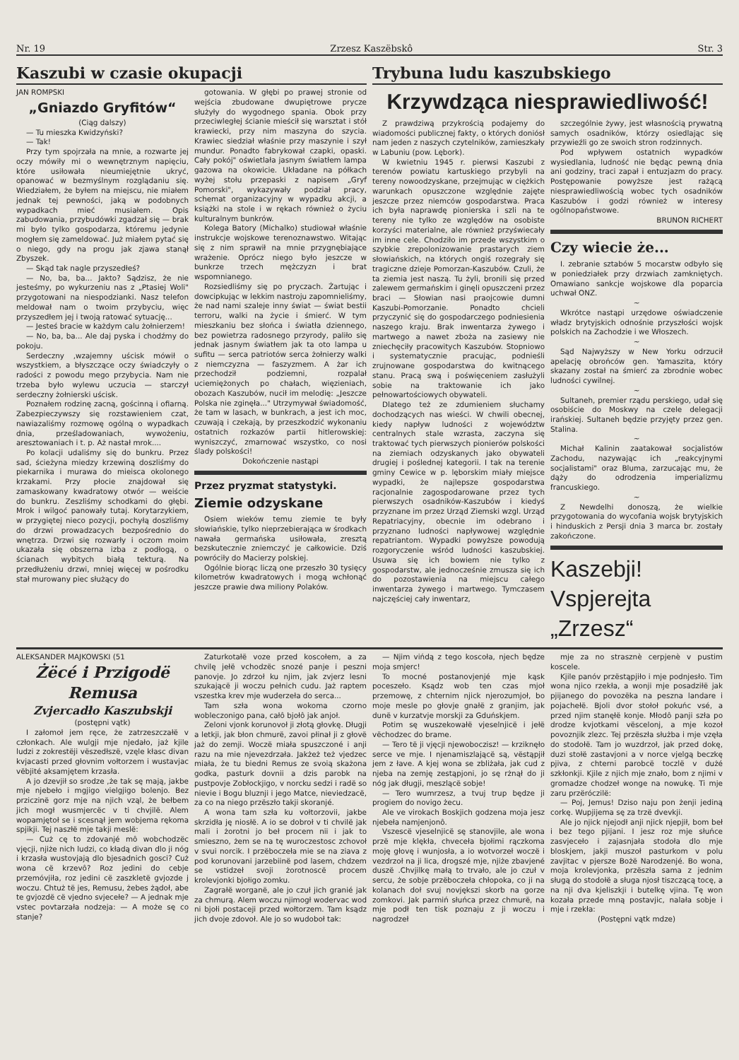Nr. 19 Zrzesz Kaszëbskô Str. 3
Kaszubi w czasie okupacji
JAN ROMPSKI
„Gniazdo Gryfitów“
(Ciąg dalszy)
— Tu mieszka Kwidzyński?
— Tak!
Przy tym spojrzała na mnie, a rozwarte jej oczy mówiły mi o wewnętrznym napięciu, które usiłowała nieumiejętnie ukryć, opanować w bezmyślnym rozglądaniu się. Wiedziałem, że byłem na miejscu, nie miałem jednak tej pewności, jaką w podobnych wypadkach mieć musiałem. Opis zabudowania, przybudówki zgadzał się — brak mi było tylko gospodarza, któremu jedynie mogłem się zameldować. Już miałem pytać się o niego, gdy na progu jak zjawa stanął Zbyszek.
— Skąd tak nagle przyszedłeś?
— No, ba, ba... Jakto? Sądzisz, że nie jesteśmy, po wykurzeniu nas z „Ptasiej Woli" przygotowani na niespodzianki. Nasz telefon meldował nam o twoim przybyciu, więc przyszedłem jej i twoją ratować sytuację...
— Jesteś bracie w każdym calu żołnierzem!
— No, ba, ba... Ale daj pyska i chodźmy do pokoju.
Serdeczny ,wzajemny uścisk mówił o wszystkiem, a błyszczące oczy świadczyły o radości z powodu mego przybycia. Nam nie trzeba było wylewu uczucia — starczył serdeczny żołnierski uścisk.
Poznałem rodzinę zacną, gościnną i ofiarną. Zabezpieczywszy się rozstawieniem czat, nawiazaliśmy rozmowę ogólną o wypadkach dnia, prześladowaniach, wywożeniu, aresztowaniach i t. p. Aż nastał mrok....
Po kolacji udaliśmy się do bunkru. Przez sad, ścieżyna miedzy krzewiną doszliśmy do piekarnika i murawa do mieisca okolonego krzakami. Przy płocie znajdował się zamaskowany kwadratowy otwór — weiście do bunkru. Zeszliśmy schodkami do głębi. Mrok i wilgoć panowały tutaj. Korytarzykiem, w przygiętej nieco pozycji, pochyłą doszliśmy do drzwi prowadzacych bezpośrednio do wnętrza. Drzwi się rozwarły i oczom moim ukazała się obszerna izba z podłogą, o ścianach wybitych białą tekturą. Na przedłużeniu drzwi, mniej więcej w pośrodku stał murowany piec służący do
gotowania. W głębi po prawej stronie od wejścia zbudowane dwupiętrowe prycze służyły do wygodnego spania. Obok przy przeciwległej ścianie mieścił się warsztat i stół krawiecki, przy nim maszyna do szycia. Krawiec siedział właśnie przy maszynie i szył mundur. Ponadto fabrykował czapki, opaski. Cały pokój" oświetlała jasnym światłem lampa gazowa na okowicie. Układane na półkach wyżej stołu przepaski z napisem „Gryf Pomorski", wykazywały podział pracy, schemat organizacyjny w wypadku akcji, a książki na stole i w rękach również o życiu kulturalnym bunkrów.
Kolega Batory (Michalko) studiował właśnie instrukcje wojskowe terenoznawstwo. Witając się z nim sprawił na mnie przygnębiające wrażenie. Oprócz niego było jeszcze w bunkrze trzech mężczyzn i brat wspomnianego.
Rozsiedliśmy się po pryczach. Żartując i dowcipkując w lekkim nastroju zapomnieliśmy, że nad nami szaleje inny świat — świat bestii terroru, walki na życie i śmierć. W tym mieszkaniu bez słońca i światła dziennego, bez powietrza radosnego przyrody, paliło się jednak jasnym światłem jak ta oto lampa u sufitu — serca patriotów serca żołnierzy walki z niemczyzna — faszyzmem. A żar ich przechodził podziemni, rozpalał uciemiężonych po chałach, więzieniach, obozach Kaszubów, nucił im melodię: „Jeszcze Polska nie zginęła..." Utrzymywał świadomość, że tam w lasach, w bunkrach, a jest ich moc, czuwają i czekają, by przeszkodzić wykonaniu ostatnich rozkazów partii hitlerowskiej: wyniszczyć, zmarnować wszystko, co nosi ślady polskości!
Dokończenie nastąpi
Przez pryzmat statystyki.
Ziemie odzyskane
Osiem wieków temu ziemie te były słowiańskie, tylko nieprzebierająca w środkach nawała germańska usiłowała, zresztą bezskutecznie zniemczyć je całkowicie. Dziś powróciły do Macierzy polskiej.
Ogólnie biorąc liczą one przeszło 30 tysięcy kilometrów kwadratowych i mogą wchłonąć jeszcze prawie dwa miliony Polaków.
Trybuna ludu kaszubskiego
Krzywdząca niesprawiedliwość!
Z prawdziwą przykrością podajemy do wiadomości publicznej fakty, o których doniósł nam jeden z naszych czytelników, zamieszkały w Labuniu (pow. Lębork).
W kwietniu 1945 r. pierwsi Kaszubi z terenów powiatu kartuskiego przybyli na tereny nowoodzyskane, przejmując w ciężkich warunkach opuszczone względnie zajęte jeszcze przez niemców gospodarstwa. Praca ich była naprawdę pionierska i szli na te tereny nie tylko ze względów na osobiste korzyści materialne, ale również przyświecały im inne cele. Chodziło im przede wszystkim o szybkie zrepolonizowanie prastarych ziem słowiańskich, na których ongiś rozegrały się tragiczne dzieje Pomorzan-Kaszubów. Czuli, że ta ziemia jest naszą. Tu żyli, bronili się przed zalewem germańskim i ginęli opuszczeni przez braci — Słowian nasi praojcowie dumni Kaszubi-Pomorzanie. Ponadto chcieli przyczynić się do gospodarczego podniesienia naszego kraju. Brak inwentarza żywego i martwego a nawet zboża na zasiewy nie zniechęciły pracowitych Kaszubów. Stopniowo i systematycznie pracując, podnieśli zrujnowane gospodarstwa do kwitnącego stanu. Pracą swą i poświęceniem zasłużyli sobie na traktowanie ich jako pełnowartościowych obywateli.
Dlatego też ze zdumieniem słuchamy dochodzących nas wieści. W chwili obecnej, kiedy napływ ludności z województw centralnych stale wzrasta, zaczyna się traktować tych pierwszych pionierów polskości na ziemiach odzyskanych jako obywateli drugiej i poślednej kategorii. I tak na terenie gminy Cewice w p. lęborskim miały miejsce wypadki, że najlepsze gospodarstwa racjonalnie zagospodarowane przez tych pierwszych osadników-Kaszubów i kiedyś przyznane im przez Urząd Ziemski wzgl. Urząd Repatriacyjny, obecnie im odebrano i przyznano ludności napływowej względnie repatriantom. Wypadki powyższe powodują rozgoryczenie wśród ludności kaszubskiej. Usuwa się ich bowiem nie tylko z gospodarstw, ale jednocześnie zmusza się ich do pozostawienia na miejscu całego inwentarza żywego i martwego. Tymczasem najczęściej cały inwentarz,
szczególnie żywy, jest własnością prywatną samych osadników, którzy osiedlając się przywieźli go ze swoich stron rodzinnych.
Pod wpływem ostatnich wypadków wysiedlania, ludność nie będąc pewną dnia ani godziny, traci zapał i entuzjazm do pracy. Postępowanie powyższe jest rażącą niesprawiedliwością wobec tych osadników Kaszubów i godzi również w interesy ogólnopaństwowe.
BRUNON RICHERT
Czy wiecie że...
I. zebranie sztabów 5 mocarstw odbyło się w poniedziałek przy drzwiach zamkniętych. Omawiano sankcje wojskowe dla poparcia uchwał ONZ.
~
Wkrótce nastąpi urzędowe oświadczenie władz brytyjskich odnośnie przyszłości wojsk polskich na Zachodzie i we Włoszech.
~
Sąd Najwyższy w New Yorku odrzucił apelację obrońców gen. Yamaszita, który skazany został na śmierć za zbrodnie wobec ludności cywilnej.
~
Sultaneh, premier rządu perskiego, udał się osobiście do Moskwy na czele delegacji irańskiej. Sultaneh będzie przyjęty przez gen. Stalina.
~
Michał Kalinin zaatakował socjalistów Zachodu, nazywając ich „reakcyjnymi socjalistami" oraz Bluma, zarzucając mu, że dąży do odrodzenia imperializmu francuskiego.
~
Z Newdelhi donoszą, że wielkie przygotowania do wycofania wojsk brytyjskich i hinduskich z Persji dnia 3 marca br. zostały zakończone.
Kaszebji!
Vspjerejta „Zrzesz“
ALEKSANDER MAJKOWSKI (51
Żëcé i Przigodë Remusa
Zvjercadło Kaszubskji
(postępni vątk)
I załomoł jem ręce, że zatrzeszczałë v członkach. Ale wulgji mje njedało, jaż kjile ludzi z zokrestëji vëszedłszë, vzęle kłasc divan kvjacasti przed głovnim vołtorzem i wustavjac vëbjité aksamjętem krzasła.
A jo dzevjił so srodze ,że tak sę mają, jakbe mje njebeło i mgjigo vielgjigo bolenjo. Bez prziczinë gorz mje na njich vząl, że bełbem jich mogł wusmjercëc v ti chvjilë. Alem wopamjętoł se i scesnął jem wobjema rękoma spjikji. Tej naszłë mje takji meslë:
— Cuż cę to zdovanjé mô wobchodzëc vjęcji, njiże nich ludzi, co kładą divan dlo ji nóg i krzasła wustovjają dlo bjesadnich gosci? Cuż wona cë krzevô? Roz jedini do cebje przemóvjiła, roz jedini cë zaszkletë gvjozde j woczu. Chtuż të jes, Remusu, żebes żądoł, abe te gvjozdë cë vjedno svjecełe? — A jednak mje vstec povtarzała nodzeja: — A może sę co stanje?
Zaturkotałë voze przed koscołem, a za chvilę jełë vchodzëc snozé panje i peszni panovje. Jo zdrzoł ku njim, jak zvjerz lesni szukającë ji woczu pełnich cudu. Jaż raptem vszestka krev mje wuderzeła do serca...
Tam szła wona wokoma czorno wobleczonigo pana, całô bjołô jak anjoł.
Zeloni vjonk korunovoł ji złotą głovkę. Długji a letkji, jak błon chmurë, zavoi płinał ji z głovë jaż do zemji. Woczë miała spuszczoné i anji razu na mie njevezdrzała. Jakżeż też vjedzec miała, że tu biedni Remus ze svoią skażona godka, pasturk dovnii a dzis parobk na pustpovje Zobłockjigo, v norcku sedzi i radë so nievie i Bogu bluznji i jego Matce, nieviedzacë, za co na niego przëszło takji skoranjé.
A wona tam szła ku vołtorzovii, jakbe skrzidła ję niosłë. A io se dobroł v ti chvilë jak mali i żorotni jo beł procem nii i jak to smieszno, żem se na tę wuroczestosc zchovoł v svui norcik. I przëboczeła mie se na ziava z pod korunovani jarzebiinë pod lasem, chdzem se vstidzeł svoji żorotnoscë procem krolevjonki bjołigo zomku.
Zagrałë worganë, ale jo czuł jich granié jak za chmurą. Alem woczu njimogł wodervac wod ni bjołi postaceji przed wołtorzem. Tam ksądz jich dvoje zdovoł. Ale jo so wudoboł tak:
— Njim vińdą z tego koscoła, njech będze moja smjerc!
To mocné postanovjenjé mje kąsk poceszeło. Ksądz wob ten czas mjoł przemowę, z chternim njick njerozumjoł, bo moje mesle po głovje gnałë z granjim, jak dunë v kurzatvje morskji za Gduńskjem.
Potim sę wuszekowałë vjeselnjicë i jełë vëchodzec do brame.
— Tero të ji vjęcji njewoboczisz! — krziknęło serce ve mje. I njenamiszlającë są, vëstąpjił jem z łave. A kjej wona se zbliżała, jak cud z njeba na zemję zestąpjoni, jo sę rżnął do ji nóg jak długji, meszlącë sobje!
— Tero wumrzesz, a tvuj trup będze ji progiem do novigo żecu.
Ale ve virokach Boskjich godzena moja jesz njebeła namjenjonô.
Vszescë vjeselnjicë sę stanovjile, ale wona przë mje klękła, chveceła bjołimi rączkoma moję głovę i wunjosła, a io wotvorzeł woczë i vezdrzoł na ji lica, drogszé mje, njiże zbavjené duszë .Chvjilkę małą to trvało, ale jo czuł v sercu, że sobje przëboczeła chłopoka, co ji na kolanach doł svuj novjększi skorb na gorze zomkovi. Jak parmiń słuńca przez chmurë, na mje podł ten tisk poznaju z ji woczu i nagrodzeł
mje za no strasznè cerpjenè v pustim koscele.
Kjile panóv przëstąpjiło i mje podnjesło. Tim wona njico rzekła, a wonji mje posadziłë jak pjijanego do povozëka na peszna landare i pojachełë. Bjoli dvor stołoł pokuńc vsé, a przed njim stanęłë konje. Młodô panji szła po drodze kvjotkami vëscelonj, a mje kozoł povoznjik zlezc. Tej przëszła służba i mje vzęła do stodołë. Tam jo wuzdrzoł, jak przed dokę, duzi stołë zastavjoni a v norce vjelgą beczkę pjiva, z chterni parobcë toczlë v dużé szkłonkji. Kjile z njich mje znało, bom z njimi v gromadze chodzeł wonge na nowukę. Ti mje zaru przëróczilë:
— Poj, Jemus! Dziso naju pon żenji jediną corkę. Wupjijema sę za trzë dvevkji.
Ale jo njick njejodł anji njick njepjił, bom beł i bez tego pjijani. I jesz roz mje słuńce zasvjeceło i zajasnjała stodoła dlo mje bloskjem, jakji muszoł pasturkom v polu zavjitac v pjersze Bożë Narodzenjé. Bo wona, moja krolevjonka, przëszła sama z jednim sługą do stodołë a sługa njosł tiszczącą tocę, a na nji dva kjeliszkji i butelkę vjina. Tę won kozała przede mną postavjic, nalała sobje i mje i rzekła:
(Postępni vątk mdze)